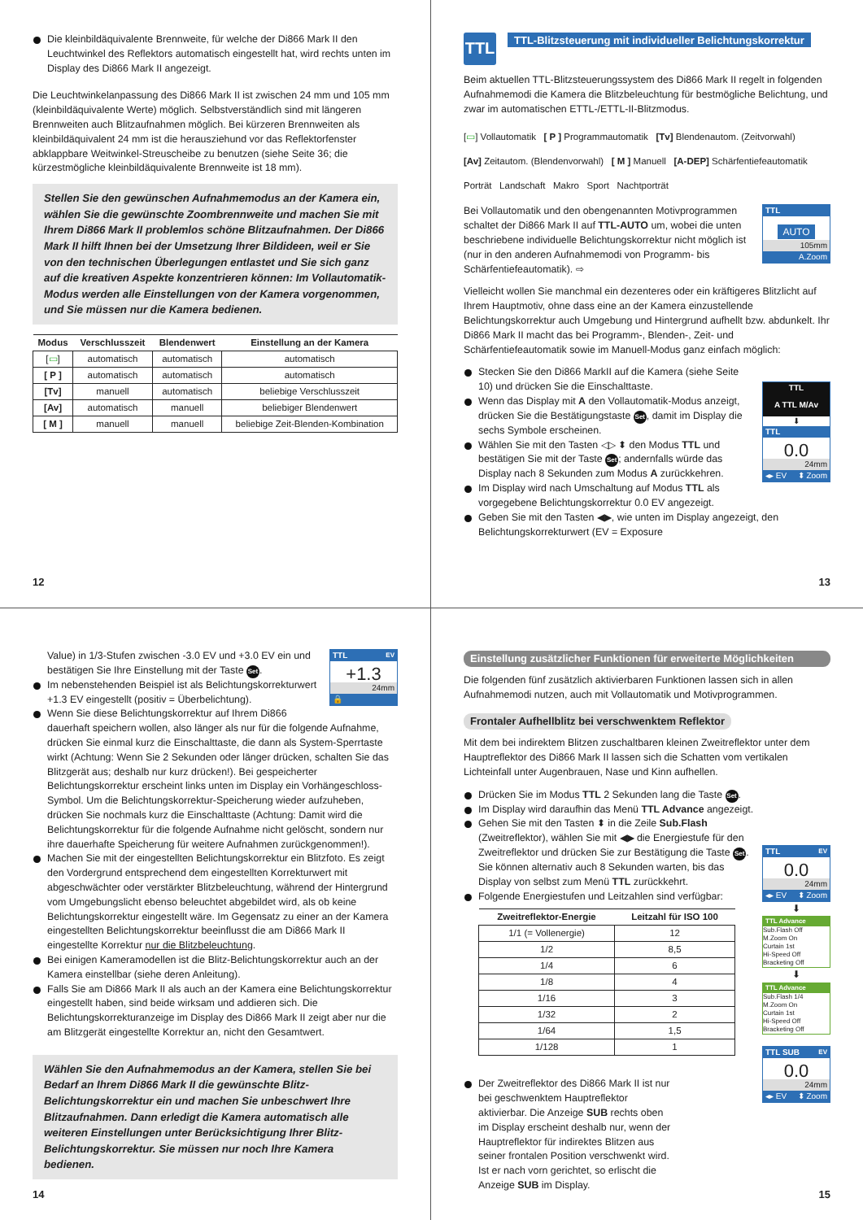Die kleinbildäquivalente Brennweite, für welche der Di866 Mark II den Leuchtwinkel des Reflektors automatisch eingestellt hat, wird rechts unten im Display des Di866 Mark II angezeigt.
Die Leuchtwinkelanpassung des Di866 Mark II ist zwischen 24 mm und 105 mm (kleinbildäquivalente Werte) möglich. Selbstverständlich sind mit längeren Brennweiten auch Blitzaufnahmen möglich. Bei kürzeren Brennweiten als kleinbildäquivalent 24 mm ist die herausziehund vor das Reflektorfenster abklappbare Weitwinkel-Streuscheibe zu benutzen (siehe Seite 36; die kürzestmögliche kleinbildäquivalente Brennweite ist 18 mm).
Stellen Sie den gewünschen Aufnahmemodus an der Kamera ein, wählen Sie die gewünschte Zoombrennweite und machen Sie mit Ihrem Di866 Mark II problemlos schöne Blitzaufnahmen. Der Di866 Mark II hilft Ihnen bei der Umsetzung Ihrer Bildideen, weil er Sie von den technischen Überlegungen entlastet und Sie sich ganz auf die kreativen Aspekte konzentrieren können: Im Vollautomatik-Modus werden alle Einstellungen von der Kamera vorgenommen, und Sie müssen nur die Kamera bedienen.
| Modus | Verschlusszeit | Blendenwert | Einstellung an der Kamera |
| --- | --- | --- | --- |
| [ ▭ ] | automatisch | automatisch | automatisch |
| [ P ] | automatisch | automatisch | automatisch |
| [Tv] | manuell | automatisch | beliebige Verschlusszeit |
| [Av] | automatisch | manuell | beliebiger Blendenwert |
| [ M ] | manuell | manuell | beliebige Zeit-Blenden-Kombination |
12
TTL
TTL-Blitzsteuerung mit individueller Belichtungskorrektur
Beim aktuellen TTL-Blitzsteuerungssystem des Di866 Mark II regelt in folgenden Aufnahmemodi die Kamera die Blitzbeleuchtung für bestmögliche Belichtung, und zwar im automatischen ETTL-/ETTL-II-Blitzmodus.
[▭] Vollautomatik [ P ] Programmautomatik [Tv] Blendenautom. (Zeitvorwahl)
[Av] Zeitautom. (Blendenvorwahl) [ M ] Manuell [A-DEP] Schärfentiefeautomatik
Porträt Landschaft Makro Sport Nachtporträt
TTL
AUTO
105mm
A.Zoom
Bei Vollautomatik und den obengenannten Motivprogrammen schaltet der Di866 Mark II auf TTL-AUTO um, wobei die unten beschriebene individuelle Belichtungskorrektur nicht möglich ist (nur in den anderen Aufnahmemodi von Programm- bis Schärfentiefeautomatik). ⇨
Vielleicht wollen Sie manchmal ein dezenteres oder ein kräftigeres Blitzlicht auf Ihrem Hauptmotiv, ohne dass eine an der Kamera einzustellende Belichtungskorrektur auch Umgebung und Hintergrund aufhellt bzw. abdunkelt. Ihr Di866 Mark II macht das bei Programm-, Blenden-, Zeit- und Schärfentiefeautomatik sowie im Manuell-Modus ganz einfach möglich:
TTL
A TTL M/Av
⬇
TTL
0.0
24mm
◂▸ EV ⬍ Zoom
Stecken Sie den Di866 MarkII auf die Kamera (siehe Seite 10) und drücken Sie die Einschalttaste.
Wenn das Display mit A den Vollautomatik-Modus anzeigt, drücken Sie die Bestätigungstaste Set, damit im Display die sechs Symbole erscheinen.
Wählen Sie mit den Tasten ◁▷ ⬍ den Modus TTL und bestätigen Sie mit der Taste Set; andernfalls würde das Display nach 8 Sekunden zum Modus A zurückkehren.
Im Display wird nach Umschaltung auf Modus TTL als vorgegebene Belichtungskorrektur 0.0 EV angezeigt.
Geben Sie mit den Tasten ◀▶, wie unten im Display angezeigt, den Belichtungskorrekturwert (EV = Exposure
13
TTL EV
+1.3
24mm
🔒
Value) in 1/3-Stufen zwischen -3.0 EV und +3.0 EV ein und bestätigen Sie Ihre Einstellung mit der Taste Set.
Im nebenstehenden Beispiel ist als Belichtungskorrekturwert +1.3 EV eingestellt (positiv = Überbelichtung).
Wenn Sie diese Belichtungskorrektur auf Ihrem Di866 dauerhaft speichern wollen, also länger als nur für die folgende Aufnahme, drücken Sie einmal kurz die Einschalttaste, die dann als System-Sperrtaste wirkt (Achtung: Wenn Sie 2 Sekunden oder länger drücken, schalten Sie das Blitzgerät aus; deshalb nur kurz drücken!). Bei gespeicherter Belichtungskorrektur erscheint links unten im Display ein Vorhängeschloss-Symbol. Um die Belichtungskorrektur-Speicherung wieder aufzuheben, drücken Sie nochmals kurz die Einschalttaste (Achtung: Damit wird die Belichtungskorrektur für die folgende Aufnahme nicht gelöscht, sondern nur ihre dauerhafte Speicherung für weitere Aufnahmen zurückgenommen!).
Machen Sie mit der eingestellten Belichtungskorrektur ein Blitzfoto. Es zeigt den Vordergrund entsprechend dem eingestellten Korrekturwert mit abgeschwächter oder verstärkter Blitzbeleuchtung, während der Hintergrund vom Umgebungslicht ebenso beleuchtet abgebildet wird, als ob keine Belichtungskorrektur eingestellt wäre. Im Gegensatz zu einer an der Kamera eingestellten Belichtungskorrektur beeinflusst die am Di866 Mark II eingestellte Korrektur nur die Blitzbeleuchtung.
Bei einigen Kameramodellen ist die Blitz-Belichtungskorrektur auch an der Kamera einstellbar (siehe deren Anleitung).
Falls Sie am Di866 Mark II als auch an der Kamera eine Belichtungskorrektur eingestellt haben, sind beide wirksam und addieren sich. Die Belichtungskorrekturanzeige im Display des Di866 Mark II zeigt aber nur die am Blitzgerät eingestellte Korrektur an, nicht den Gesamtwert.
Wählen Sie den Aufnahmemodus an der Kamera, stellen Sie bei Bedarf an Ihrem Di866 Mark II die gewünschte Blitz-Belichtungskorrektur ein und machen Sie unbeschwert Ihre Blitzaufnahmen. Dann erledigt die Kamera automatisch alle weiteren Einstellungen unter Berücksichtigung Ihrer Blitz-Belichtungskorrektur. Sie müssen nur noch Ihre Kamera bedienen.
14
Einstellung zusätzlicher Funktionen für erweiterte Möglichkeiten
Die folgenden fünf zusätzlich aktivierbaren Funktionen lassen sich in allen Aufnahmemodi nutzen, auch mit Vollautomatik und Motivprogrammen.
Frontaler Aufhellblitz bei verschwenktem Reflektor
Mit dem bei indirektem Blitzen zuschaltbaren kleinen Zweitreflektor unter dem Hauptreflektor des Di866 Mark II lassen sich die Schatten vom vertikalen Lichteinfall unter Augenbrauen, Nase und Kinn aufhellen.
TTL EV
0.0
24mm
◂▸ EV ⬍ Zoom
⬇
TTL Advance
Sub.Flash Off
M.Zoom On
Curtain 1st
Hi-Speed Off
Bracketing Off
⬇
TTL Advance
Sub.Flash 1/4
M.Zoom On
Curtain 1st
Hi-Speed Off
Bracketing Off
TTL SUB EV
0.0
24mm
◂▸ EV ⬍ Zoom
Drücken Sie im Modus TTL 2 Sekunden lang die Taste Set.
Im Display wird daraufhin das Menü TTL Advance angezeigt.
Gehen Sie mit den Tasten ⬍ in die Zeile Sub.Flash (Zweitreflektor), wählen Sie mit ◀▶ die Energiestufe für den Zweitreflektor und drücken Sie zur Bestätigung die Taste Set. Sie können alternativ auch 8 Sekunden warten, bis das Display von selbst zum Menü TTL zurückkehrt.
Folgende Energiestufen und Leitzahlen sind verfügbar:
| Zweitreflektor-Energie | Leitzahl für ISO 100 |
| --- | --- |
| 1/1 (= Vollenergie) | 12 |
| 1/2 | 8,5 |
| 1/4 | 6 |
| 1/8 | 4 |
| 1/16 | 3 |
| 1/32 | 2 |
| 1/64 | 1,5 |
| 1/128 | 1 |
Der Zweitreflektor des Di866 Mark II ist nur bei geschwenktem Hauptreflektor aktivierbar. Die Anzeige SUB rechts oben im Display erscheint deshalb nur, wenn der Hauptreflektor für indirektes Blitzen aus seiner frontalen Position verschwenkt wird. Ist er nach vorn gerichtet, so erlischt die Anzeige SUB im Display.
15